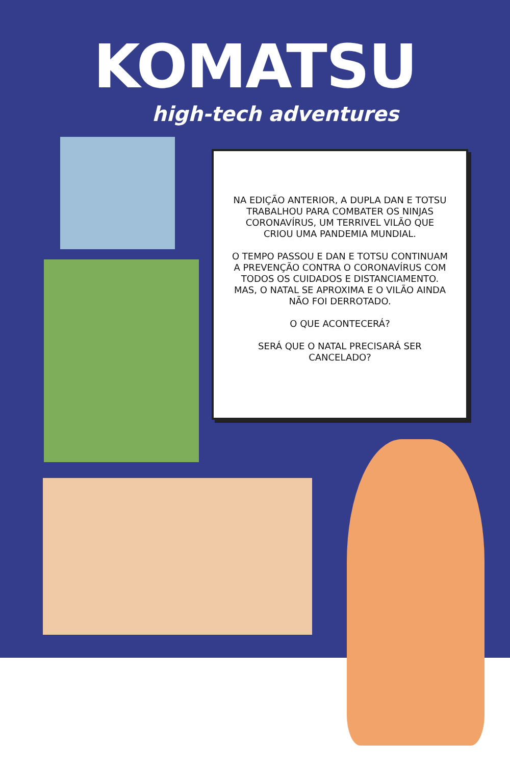KOMATSU
high-tech adventures
NA EDIÇÃO ANTERIOR, A DUPLA DAN E TOTSU TRABALHOU PARA COMBATER OS NINJAS CORONAVÍRUS, UM TERRIVEL VILÃO QUE CRIOU UMA PANDEMIA MUNDIAL.
O TEMPO PASSOU E DAN E TOTSU CONTINUAM A PREVENÇÃO CONTRA O CORONAVÍRUS COM TODOS OS CUIDADOS E DISTANCIAMENTO. MAS, O NATAL SE APROXIMA E O VILÃO AINDA NÃO FOI DERROTADO.
O QUE ACONTECERÁ?
SERÁ QUE O NATAL PRECISARÁ SER CANCELADO?